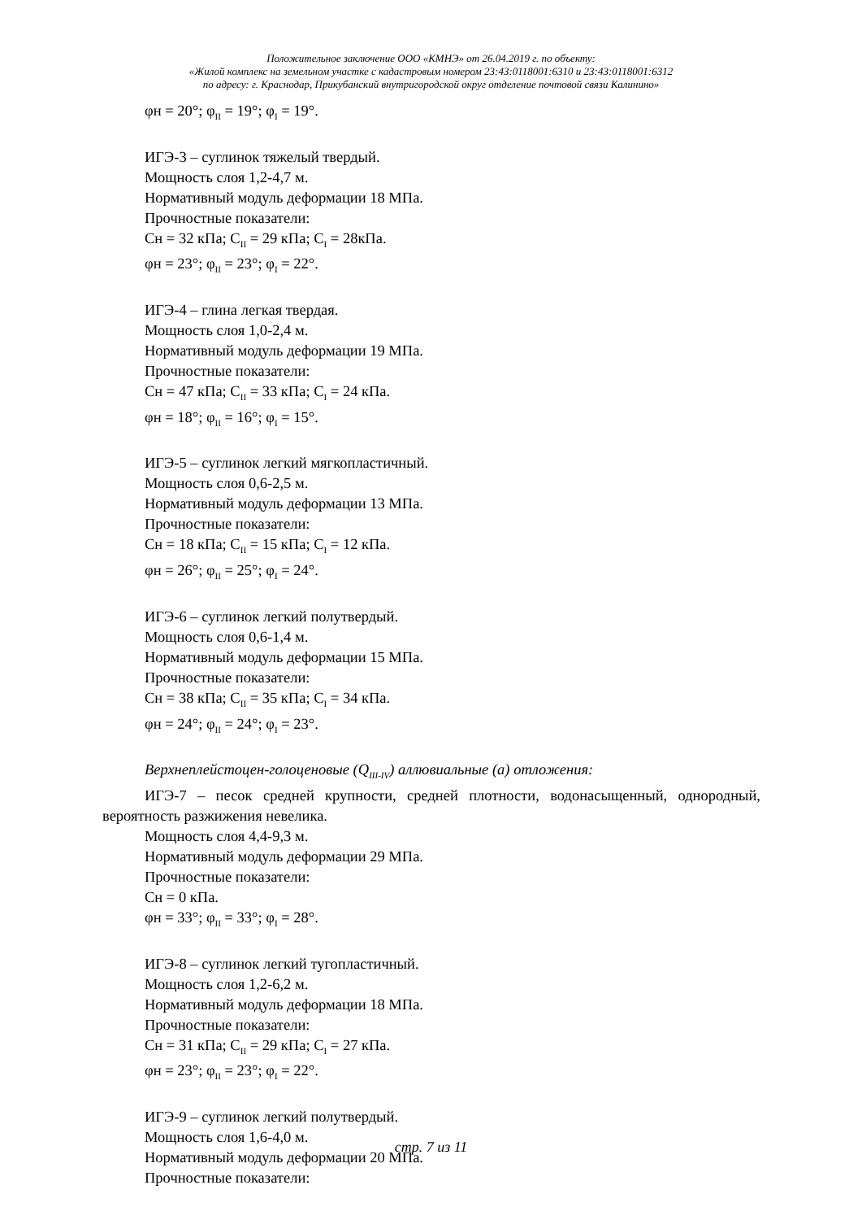Положительное заключение ООО «КМНЭ» от 26.04.2019 г. по объекту:
«Жилой комплекс на земельном участке с кадастровым номером 23:43:0118001:6310 и 23:43:0118001:6312
по адресу: г. Краснодар, Прикубанский внутригородской округ отделение почтовой связи Калинино»
φн = 20°; φ<sub>II</sub> = 19°; φ<sub>I</sub> = 19°.
ИГЭ-3 – суглинок тяжелый твердый.
Мощность слоя 1,2-4,7 м.
Нормативный модуль деформации 18 МПа.
Прочностные показатели:
Сн = 32 кПа; С<sub>II</sub> = 29 кПа; С<sub>I</sub> = 28кПа.
φн = 23°; φ<sub>II</sub> = 23°; φ<sub>I</sub> = 22°.
ИГЭ-4 – глина легкая твердая.
Мощность слоя 1,0-2,4 м.
Нормативный модуль деформации 19 МПа.
Прочностные показатели:
Сн = 47 кПа; С<sub>II</sub> = 33 кПа; С<sub>I</sub> = 24 кПа.
φн = 18°; φ<sub>II</sub> = 16°; φ<sub>I</sub> = 15°.
ИГЭ-5 – суглинок легкий мягкопластичный.
Мощность слоя 0,6-2,5 м.
Нормативный модуль деформации 13 МПа.
Прочностные показатели:
Сн = 18 кПа; С<sub>II</sub> = 15 кПа; С<sub>I</sub> = 12 кПа.
φн = 26°; φ<sub>II</sub> = 25°; φ<sub>I</sub> = 24°.
ИГЭ-6 – суглинок легкий полутвердый.
Мощность слоя 0,6-1,4 м.
Нормативный модуль деформации 15 МПа.
Прочностные показатели:
Сн = 38 кПа; С<sub>II</sub> = 35 кПа; С<sub>I</sub> = 34 кПа.
φн = 24°; φ<sub>II</sub> = 24°; φ<sub>I</sub> = 23°.
Верхнеплейстоцен-голоценовые (Q<sub>III-IV</sub>) аллювиальные (а) отложения:
ИГЭ-7 – песок средней крупности, средней плотности, водонасыщенный, однородный, вероятность разжижения невелика.
Мощность слоя 4,4-9,3 м.
Нормативный модуль деформации 29 МПа.
Прочностные показатели:
Сн = 0 кПа.
φн = 33°; φ<sub>II</sub> = 33°; φ<sub>I</sub> = 28°.
ИГЭ-8 – суглинок легкий тугопластичный.
Мощность слоя 1,2-6,2 м.
Нормативный модуль деформации 18 МПа.
Прочностные показатели:
Сн = 31 кПа; С<sub>II</sub> = 29 кПа; С<sub>I</sub> = 27 кПа.
φн = 23°; φ<sub>II</sub> = 23°; φ<sub>I</sub> = 22°.
ИГЭ-9 – суглинок легкий полутвердый.
Мощность слоя 1,6-4,0 м.
Нормативный модуль деформации 20 МПа.
Прочностные показатели:
стр. 7 из 11